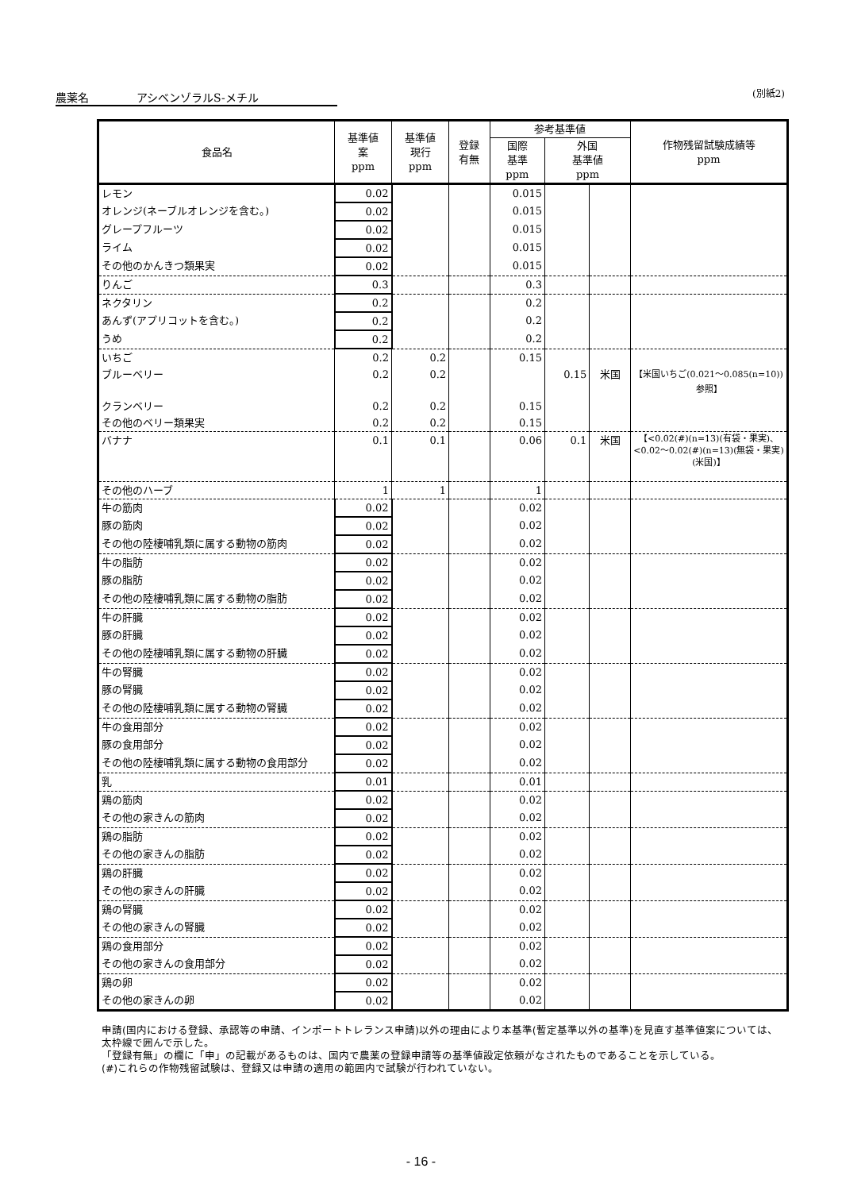農薬名 アシベンゾラルS-メチル (別紙2)
| 食品名 | 基準値 案 ppm | 基準値 現行 ppm | 登録 有無 | 参考基準値 | | | 作物残留試験成績等 ppm |
| --- | --- | --- | --- | --- | --- | --- | --- |
| | | | | 国際 基準 ppm | 外国 基準値 ppm | | |
| レモン | 0.02 | | | 0.015 | | | |
| オレンジ(ネーブルオレンジを含む。) | 0.02 | | | 0.015 | | | |
| グレープフルーツ | 0.02 | | | 0.015 | | | |
| ライム | 0.02 | | | 0.015 | | | |
| その他のかんきつ類果実 | 0.02 | | | 0.015 | | | |
| りんご | 0.3 | | | 0.3 | | | |
| ネクタリン | 0.2 | | | 0.2 | | | |
| あんず(アプリコットを含む。) | 0.2 | | | 0.2 | | | |
| うめ | 0.2 | | | 0.2 | | | |
| いちご | 0.2 | 0.2 | | 0.15 | | | |
| ブルーベリー | 0.2 | 0.2 | | | 0.15 | 米国 | 【米国いちご(0.021～0.085(n=10))参照】 |
| クランベリー | 0.2 | 0.2 | | 0.15 | | | |
| その他のベリー類果実 | 0.2 | 0.2 | | 0.15 | | | |
| バナナ | 0.1 | 0.1 | | 0.06 | 0.1 | 米国 | 【<0.02(#)(n=13)(有袋・果実)、<0.02～0.02(#)(n=13)(無袋・果実)(米国)】 |
| その他のハーブ | 1 | 1 | | 1 | | | |
| 牛の筋肉 | 0.02 | | | 0.02 | | | |
| 豚の筋肉 | 0.02 | | | 0.02 | | | |
| その他の陸棲哺乳類に属する動物の筋肉 | 0.02 | | | 0.02 | | | |
| 牛の脂肪 | 0.02 | | | 0.02 | | | |
| 豚の脂肪 | 0.02 | | | 0.02 | | | |
| その他の陸棲哺乳類に属する動物の脂肪 | 0.02 | | | 0.02 | | | |
| 牛の肝臓 | 0.02 | | | 0.02 | | | |
| 豚の肝臓 | 0.02 | | | 0.02 | | | |
| その他の陸棲哺乳類に属する動物の肝臓 | 0.02 | | | 0.02 | | | |
| 牛の腎臓 | 0.02 | | | 0.02 | | | |
| 豚の腎臓 | 0.02 | | | 0.02 | | | |
| その他の陸棲哺乳類に属する動物の腎臓 | 0.02 | | | 0.02 | | | |
| 牛の食用部分 | 0.02 | | | 0.02 | | | |
| 豚の食用部分 | 0.02 | | | 0.02 | | | |
| その他の陸棲哺乳類に属する動物の食用部分 | 0.02 | | | 0.02 | | | |
| 乳 | 0.01 | | | 0.01 | | | |
| 鶏の筋肉 | 0.02 | | | 0.02 | | | |
| その他の家きんの筋肉 | 0.02 | | | 0.02 | | | |
| 鶏の脂肪 | 0.02 | | | 0.02 | | | |
| その他の家きんの脂肪 | 0.02 | | | 0.02 | | | |
| 鶏の肝臓 | 0.02 | | | 0.02 | | | |
| その他の家きんの肝臓 | 0.02 | | | 0.02 | | | |
| 鶏の腎臓 | 0.02 | | | 0.02 | | | |
| その他の家きんの腎臓 | 0.02 | | | 0.02 | | | |
| 鶏の食用部分 | 0.02 | | | 0.02 | | | |
| その他の家きんの食用部分 | 0.02 | | | 0.02 | | | |
| 鶏の卵 | 0.02 | | | 0.02 | | | |
| その他の家きんの卵 | 0.02 | | | 0.02 | | | |
申請(国内における登録、承認等の申請、インポートトレランス申請)以外の理由により本基準(暫定基準以外の基準)を見直す基準値案については、太枠線で囲んで示した。
「登録有無」の欄に「申」の記載があるものは、国内で農薬の登録申請等の基準値設定依頼がなされたものであることを示している。
(#)これらの作物残留試験は、登録又は申請の適用の範囲内で試験が行われていない。
- 16 -